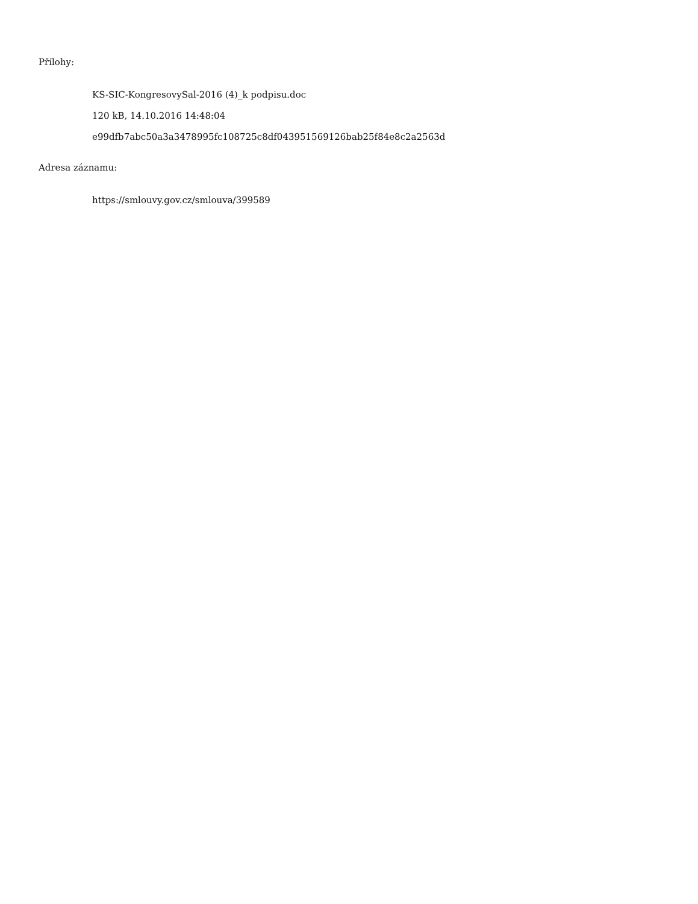Přílohy:
KS-SIC-KongresovySal-2016 (4)_k podpisu.doc
120 kB, 14.10.2016 14:48:04
e99dfb7abc50a3a3478995fc108725c8df043951569126bab25f84e8c2a2563d
Adresa záznamu:
https://smlouvy.gov.cz/smlouva/399589